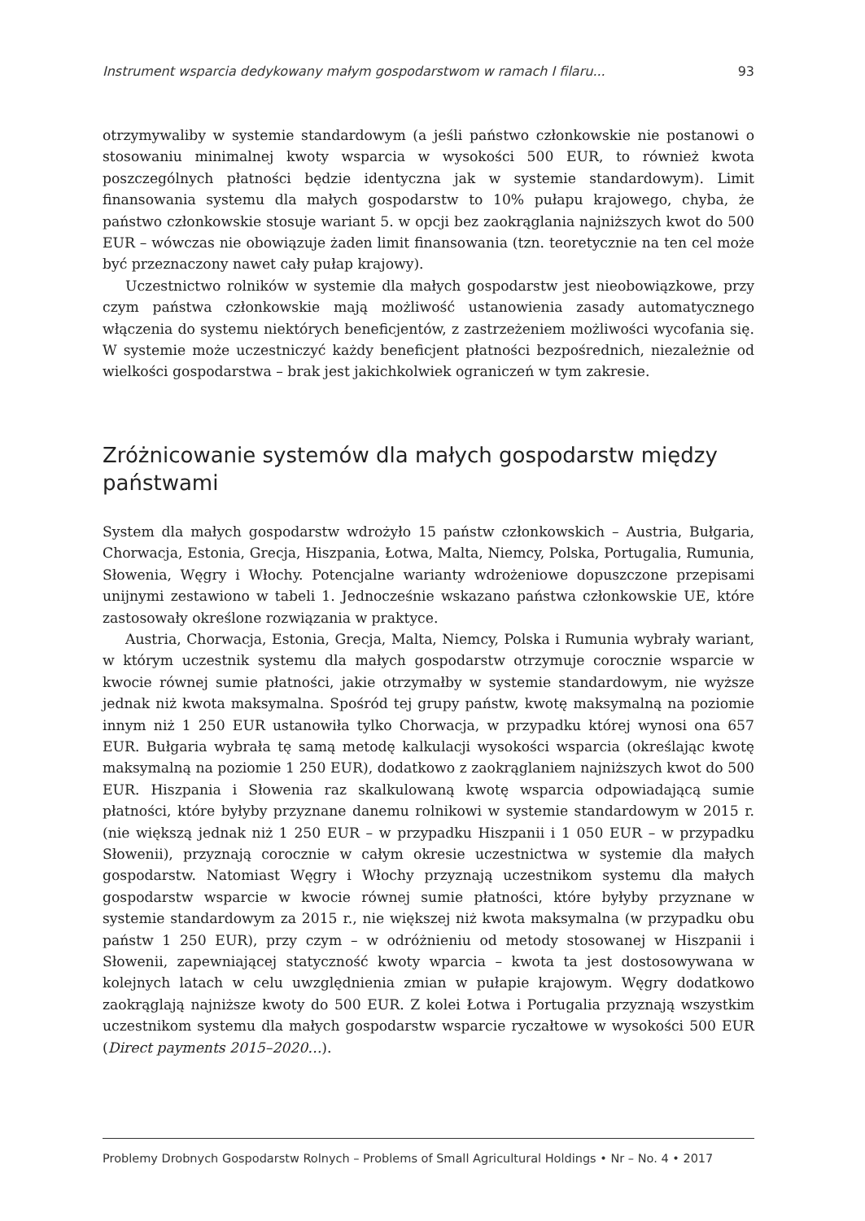Instrument wsparcia dedykowany małym gospodarstwom w ramach I filaru... 93
otrzymywaliby w systemie standardowym (a jeśli państwo członkowskie nie postanowi o stosowaniu minimalnej kwoty wsparcia w wysokości 500 EUR, to również kwota poszczególnych płatności będzie identyczna jak w systemie standardowym). Limit finansowania systemu dla małych gospodarstw to 10% pułapu krajowego, chyba, że państwo członkowskie stosuje wariant 5. w opcji bez zaokrąglania najniższych kwot do 500 EUR – wówczas nie obowiązuje żaden limit finansowania (tzn. teoretycznie na ten cel może być przeznaczony nawet cały pułap krajowy).
Uczestnictwo rolników w systemie dla małych gospodarstw jest nieobowiązkowe, przy czym państwa członkowskie mają możliwość ustanowienia zasady automatycznego włączenia do systemu niektórych beneficjentów, z zastrzeżeniem możliwości wycofania się. W systemie może uczestniczyć każdy beneficjent płatności bezpośrednich, niezależnie od wielkości gospodarstwa – brak jest jakichkolwiek ograniczeń w tym zakresie.
Zróżnicowanie systemów dla małych gospodarstw między państwami
System dla małych gospodarstw wdrożyło 15 państw członkowskich – Austria, Bułgaria, Chorwacja, Estonia, Grecja, Hiszpania, Łotwa, Malta, Niemcy, Polska, Portugalia, Rumunia, Słowenia, Węgry i Włochy. Potencjalne warianty wdrożeniowe dopuszczone przepisami unijnymi zestawiono w tabeli 1. Jednocześnie wskazano państwa członkowskie UE, które zastosowały określone rozwiązania w praktyce.
Austria, Chorwacja, Estonia, Grecja, Malta, Niemcy, Polska i Rumunia wybrały wariant, w którym uczestnik systemu dla małych gospodarstw otrzymuje corocznie wsparcie w kwocie równej sumie płatności, jakie otrzymałby w systemie standardowym, nie wyższe jednak niż kwota maksymalna. Spośród tej grupy państw, kwotę maksymalną na poziomie innym niż 1 250 EUR ustanowiła tylko Chorwacja, w przypadku której wynosi ona 657 EUR. Bułgaria wybrała tę samą metodę kalkulacji wysokości wsparcia (określając kwotę maksymalną na poziomie 1 250 EUR), dodatkowo z zaokrąglaniem najniższych kwot do 500 EUR. Hiszpania i Słowenia raz skalkulowaną kwotę wsparcia odpowiadającą sumie płatności, które byłyby przyznane danemu rolnikowi w systemie standardowym w 2015 r. (nie większą jednak niż 1 250 EUR – w przypadku Hiszpanii i 1 050 EUR – w przypadku Słowenii), przyznają corocznie w całym okresie uczestnictwa w systemie dla małych gospodarstw. Natomiast Węgry i Włochy przyznają uczestnikom systemu dla małych gospodarstw wsparcie w kwocie równej sumie płatności, które byłyby przyznane w systemie standardowym za 2015 r., nie większej niż kwota maksymalna (w przypadku obu państw 1 250 EUR), przy czym – w odróżnieniu od metody stosowanej w Hiszpanii i Słowenii, zapewniającej statyczność kwoty wparcia – kwota ta jest dostosowywana w kolejnych latach w celu uwzględnienia zmian w pułapie krajowym. Węgry dodatkowo zaokrąglają najniższe kwoty do 500 EUR. Z kolei Łotwa i Portugalia przyznają wszystkim uczestnikom systemu dla małych gospodarstw wsparcie ryczałtowe w wysokości 500 EUR (Direct payments 2015–2020…).
Problemy Drobnych Gospodarstw Rolnych – Problems of Small Agricultural Holdings • Nr – No. 4 • 2017